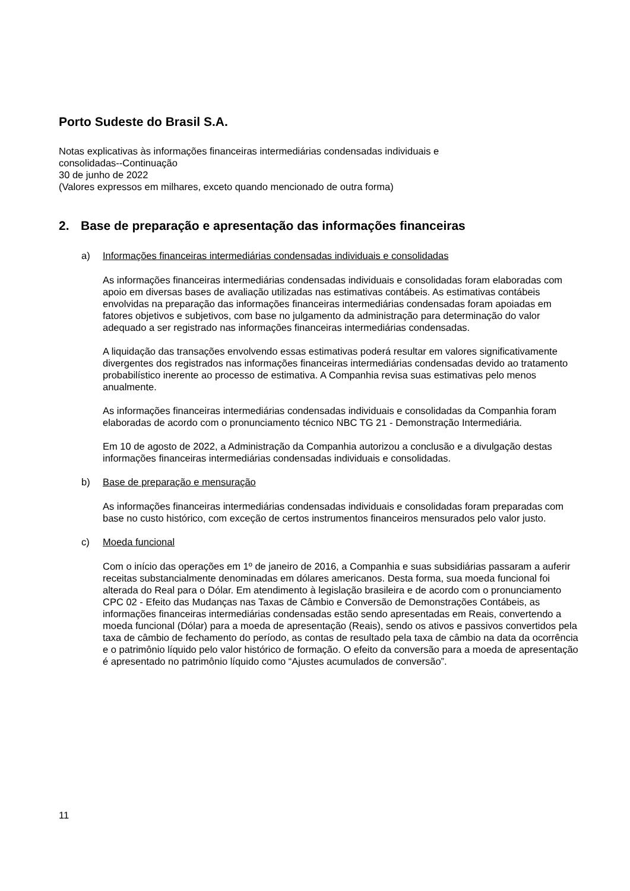Porto Sudeste do Brasil S.A.
Notas explicativas às informações financeiras intermediárias condensadas individuais e
consolidadas--Continuação
30 de junho de 2022
(Valores expressos em milhares, exceto quando mencionado de outra forma)
2. Base de preparação e apresentação das informações financeiras
a) Informações financeiras intermediárias condensadas individuais e consolidadas
As informações financeiras intermediárias condensadas individuais e consolidadas foram elaboradas com apoio em diversas bases de avaliação utilizadas nas estimativas contábeis. As estimativas contábeis envolvidas na preparação das informações financeiras intermediárias condensadas foram apoiadas em fatores objetivos e subjetivos, com base no julgamento da administração para determinação do valor adequado a ser registrado nas informações financeiras intermediárias condensadas.
A liquidação das transações envolvendo essas estimativas poderá resultar em valores significativamente divergentes dos registrados nas informações financeiras intermediárias condensadas devido ao tratamento probabilístico inerente ao processo de estimativa. A Companhia revisa suas estimativas pelo menos anualmente.
As informações financeiras intermediárias condensadas individuais e consolidadas da Companhia foram elaboradas de acordo com o pronunciamento técnico NBC TG 21 - Demonstração Intermediária.
Em 10 de agosto de 2022, a Administração da Companhia autorizou a conclusão e a divulgação destas informações financeiras intermediárias condensadas individuais e consolidadas.
b) Base de preparação e mensuração
As informações financeiras intermediárias condensadas individuais e consolidadas foram preparadas com base no custo histórico, com exceção de certos instrumentos financeiros mensurados pelo valor justo.
c) Moeda funcional
Com o início das operações em 1º de janeiro de 2016, a Companhia e suas subsidiárias passaram a auferir receitas substancialmente denominadas em dólares americanos. Desta forma, sua moeda funcional foi alterada do Real para o Dólar. Em atendimento à legislação brasileira e de acordo com o pronunciamento CPC 02 - Efeito das Mudanças nas Taxas de Câmbio e Conversão de Demonstrações Contábeis, as informações financeiras intermediárias condensadas estão sendo apresentadas em Reais, convertendo a moeda funcional (Dólar) para a moeda de apresentação (Reais), sendo os ativos e passivos convertidos pela taxa de câmbio de fechamento do período, as contas de resultado pela taxa de câmbio na data da ocorrência e o patrimônio líquido pelo valor histórico de formação. O efeito da conversão para a moeda de apresentação é apresentado no patrimônio líquido como “Ajustes acumulados de conversão”.
11